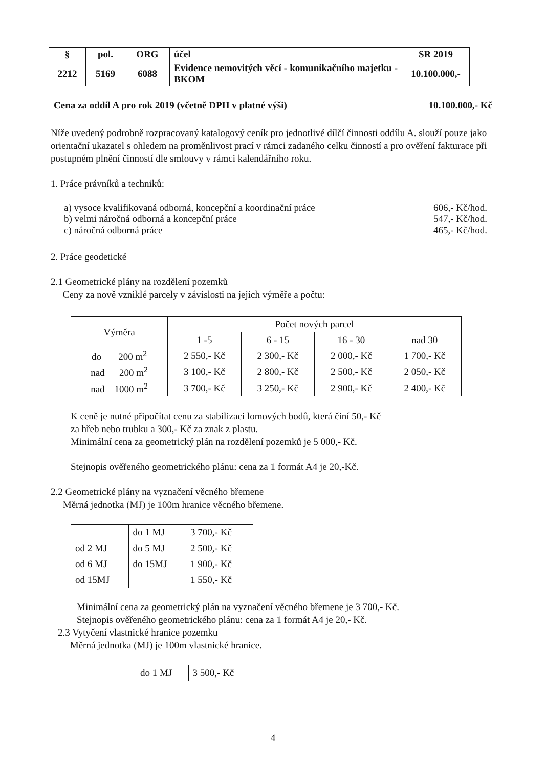| § | pol. | ORG | účel | SR 2019 |
| 2212 | 5169 | 6088 | Evidence nemovitých věcí - komunikačního majetku - BKOM | 10.100.000,- |
Cena za oddíl A pro rok 2019 (včetně DPH v platné výši) 10.100.000,- Kč
Níže uvedený podrobně rozpracovaný katalogový ceník pro jednotlivé dílčí činnosti oddílu A. slouží pouze jako orientační ukazatel s ohledem na proměnlivost prací v rámci zadaného celku činností a pro ověření fakturace při postupném plnění činností dle smlouvy v rámci kalendářního roku.
1. Práce právníků a techniků:
a) vysoce kvalifikovaná odborná, koncepční a koordinační práce 606,- Kč/hod.
b) velmi náročná odborná a koncepční práce 547,- Kč/hod.
c) náročná odborná práce 465,- Kč/hod.
2. Práce geodetické
2.1 Geometrické plány na rozdělení pozemků
Ceny za nově vzniklé parcely v závislosti na jejich výměře a počtu:
| Výměra | Počet nových parcel | | | |
| | 1 -5 | 6 - 15 | 16 - 30 | nad 30 |
| do 200 m<sup>2</sup> | 2 550,- Kč | 2 300,- Kč | 2 000,- Kč | 1 700,- Kč |
| nad 200 m<sup>2</sup> | 3 100,- Kč | 2 800,- Kč | 2 500,- Kč | 2 050,- Kč |
| nad 1000 m<sup>2</sup> | 3 700,- Kč | 3 250,- Kč | 2 900,- Kč | 2 400,- Kč |
K ceně je nutné připočítat cenu za stabilizaci lomových bodů, která činí 50,- Kč
za hřeb nebo trubku a 300,- Kč za znak z plastu.
Minimální cena za geometrický plán na rozdělení pozemků je 5 000,- Kč.
Stejnopis ověřeného geometrického plánu: cena za 1 formát A4 je 20,-Kč.
2.2 Geometrické plány na vyznačení věcného břemene
Měrná jednotka (MJ) je 100m hranice věcného břemene.
| | do 1 MJ | 3 700,- Kč |
| od 2 MJ | do 5 MJ | 2 500,- Kč |
| od 6 MJ | do 15MJ | 1 900,- Kč |
| od 15MJ | | 1 550,- Kč |
Minimální cena za geometrický plán na vyznačení věcného břemene je 3 700,- Kč.
Stejnopis ověřeného geometrického plánu: cena za 1 formát A4 je 20,- Kč.
2.3 Vytyčení vlastnické hranice pozemku
Měrná jednotka (MJ) je 100m vlastnické hranice.
| | do 1 MJ | 3 500,- Kč |
4